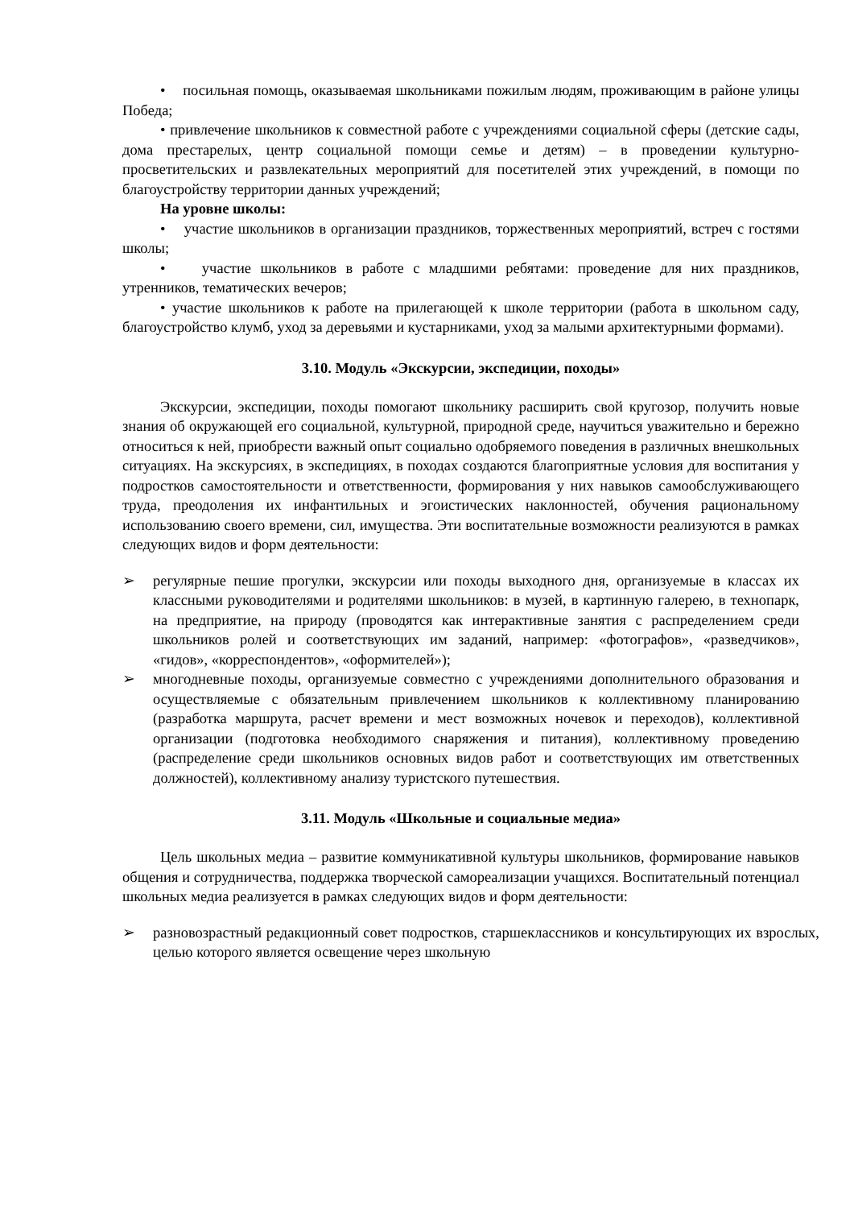• посильная помощь, оказываемая школьниками пожилым людям, проживающим в районе улицы Победа;
• привлечение школьников к совместной работе с учреждениями социальной сферы (детские сады, дома престарелых, центр социальной помощи семье и детям) – в проведении культурно-просветительских и развлекательных мероприятий для посетителей этих учреждений, в помощи по благоустройству территории данных учреждений;
На уровне школы:
• участие школьников в организации праздников, торжественных мероприятий, встреч с гостями школы;
• участие школьников в работе с младшими ребятами: проведение для них праздников, утренников, тематических вечеров;
• участие школьников к работе на прилегающей к школе территории (работа в школьном саду, благоустройство клумб, уход за деревьями и кустарниками, уход за малыми архитектурными формами).
3.10. Модуль «Экскурсии, экспедиции, походы»
Экскурсии, экспедиции, походы помогают школьнику расширить свой кругозор, получить новые знания об окружающей его социальной, культурной, природной среде, научиться уважительно и бережно относиться к ней, приобрести важный опыт социально одобряемого поведения в различных внешкольных ситуациях. На экскурсиях, в экспедициях, в походах создаются благоприятные условия для воспитания у подростков самостоятельности и ответственности, формирования у них навыков самообслуживающего труда, преодоления их инфантильных и эгоистических наклонностей, обучения рациональному использованию своего времени, сил, имущества. Эти воспитательные возможности реализуются в рамках следующих видов и форм деятельности:
➢ регулярные пешие прогулки, экскурсии или походы выходного дня, организуемые в классах их классными руководителями и родителями школьников: в музей, в картинную галерею, в технопарк, на предприятие, на природу (проводятся как интерактивные занятия с распределением среди школьников ролей и соответствующих им заданий, например: «фотографов», «разведчиков», «гидов», «корреспондентов», «оформителей»);
➢ многодневные походы, организуемые совместно с учреждениями дополнительного образования и осуществляемые с обязательным привлечением школьников к коллективному планированию (разработка маршрута, расчет времени и мест возможных ночевок и переходов), коллективной организации (подготовка необходимого снаряжения и питания), коллективному проведению (распределение среди школьников основных видов работ и соответствующих им ответственных должностей), коллективному анализу туристского путешествия.
3.11. Модуль «Школьные и социальные медиа»
Цель школьных медиа – развитие коммуникативной культуры школьников, формирование навыков общения и сотрудничества, поддержка творческой самореализации учащихся. Воспитательный потенциал школьных медиа реализуется в рамках следующих видов и форм деятельности:
➢ разновозрастный редакционный совет подростков, старшеклассников и консультирующих их взрослых, целью которого является освещение через школьную